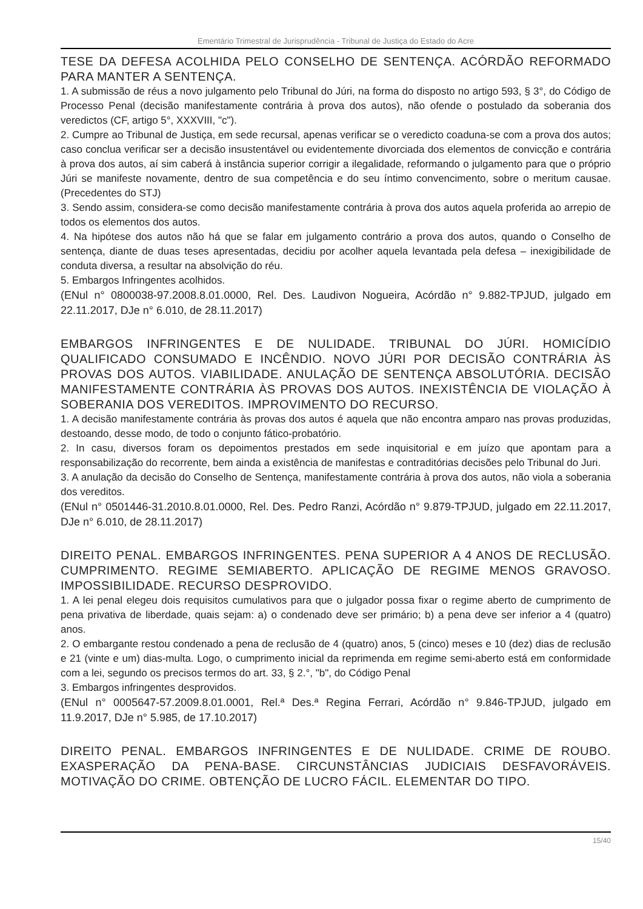Ementário Trimestral de Jurisprudência - Tribunal de Justiça do Estado do Acre
TESE DA DEFESA ACOLHIDA PELO CONSELHO DE SENTENÇA. ACÓRDÃO REFORMADO PARA MANTER A SENTENÇA.
1. A submissão de réus a novo julgamento pelo Tribunal do Júri, na forma do disposto no artigo 593, § 3°, do Código de Processo Penal (decisão manifestamente contrária à prova dos autos), não ofende o postulado da soberania dos veredictos (CF, artigo 5°, XXXVIII, "c").
2. Cumpre ao Tribunal de Justiça, em sede recursal, apenas verificar se o veredicto coaduna-se com a prova dos autos; caso conclua verificar ser a decisão insustentável ou evidentemente divorciada dos elementos de convicção e contrária à prova dos autos, aí sim caberá à instância superior corrigir a ilegalidade, reformando o julgamento para que o próprio Júri se manifeste novamente, dentro de sua competência e do seu íntimo convencimento, sobre o meritum causae. (Precedentes do STJ)
3. Sendo assim, considera-se como decisão manifestamente contrária à prova dos autos aquela proferida ao arrepio de todos os elementos dos autos.
4. Na hipótese dos autos não há que se falar em julgamento contrário a prova dos autos, quando o Conselho de sentença, diante de duas teses apresentadas, decidiu por acolher aquela levantada pela defesa – inexigibilidade de conduta diversa, a resultar na absolvição do réu.
5. Embargos Infringentes acolhidos.
(ENul n° 0800038-97.2008.8.01.0000, Rel. Des. Laudivon Nogueira, Acórdão n° 9.882-TPJUD, julgado em 22.11.2017, DJe n° 6.010, de 28.11.2017)
EMBARGOS INFRINGENTES E DE NULIDADE. TRIBUNAL DO JÚRI. HOMICÍDIO QUALIFICADO CONSUMADO E INCÊNDIO. NOVO JÚRI POR DECISÃO CONTRÁRIA ÀS PROVAS DOS AUTOS. VIABILIDADE. ANULAÇÃO DE SENTENÇA ABSOLUTÓRIA. DECISÃO MANIFESTAMENTE CONTRÁRIA ÀS PROVAS DOS AUTOS. INEXISTÊNCIA DE VIOLAÇÃO À SOBERANIA DOS VEREDITOS. IMPROVIMENTO DO RECURSO.
1. A decisão manifestamente contrária às provas dos autos é aquela que não encontra amparo nas provas produzidas, destoando, desse modo, de todo o conjunto fático-probatório.
2. In casu, diversos foram os depoimentos prestados em sede inquisitorial e em juízo que apontam para a responsabilização do recorrente, bem ainda a existência de manifestas e contraditórias decisões pelo Tribunal do Juri.
3. A anulação da decisão do Conselho de Sentença, manifestamente contrária à prova dos autos, não viola a soberania dos vereditos.
(ENul n° 0501446-31.2010.8.01.0000, Rel. Des. Pedro Ranzi, Acórdão n° 9.879-TPJUD, julgado em 22.11.2017, DJe n° 6.010, de 28.11.2017)
DIREITO PENAL. EMBARGOS INFRINGENTES. PENA SUPERIOR A 4 ANOS DE RECLUSÃO. CUMPRIMENTO. REGIME SEMIABERTO. APLICAÇÃO DE REGIME MENOS GRAVOSO. IMPOSSIBILIDADE. RECURSO DESPROVIDO.
1. A lei penal elegeu dois requisitos cumulativos para que o julgador possa fixar o regime aberto de cumprimento de pena privativa de liberdade, quais sejam: a) o condenado deve ser primário; b) a pena deve ser inferior a 4 (quatro) anos.
2. O embargante restou condenado a pena de reclusão de 4 (quatro) anos, 5 (cinco) meses e 10 (dez) dias de reclusão e 21 (vinte e um) dias-multa. Logo, o cumprimento inicial da reprimenda em regime semi-aberto está em conformidade com a lei, segundo os precisos termos do art. 33, § 2.°, "b", do Código Penal
3. Embargos infringentes desprovidos.
(ENul n° 0005647-57.2009.8.01.0001, Rel.ª Des.ª Regina Ferrari, Acórdão n° 9.846-TPJUD, julgado em 11.9.2017, DJe n° 5.985, de 17.10.2017)
DIREITO PENAL. EMBARGOS INFRINGENTES E DE NULIDADE. CRIME DE ROUBO. EXASPERAÇÃO DA PENA-BASE. CIRCUNSTÂNCIAS JUDICIAIS DESFAVORÁVEIS. MOTIVAÇÃO DO CRIME. OBTENÇÃO DE LUCRO FÁCIL. ELEMENTAR DO TIPO.
15/40